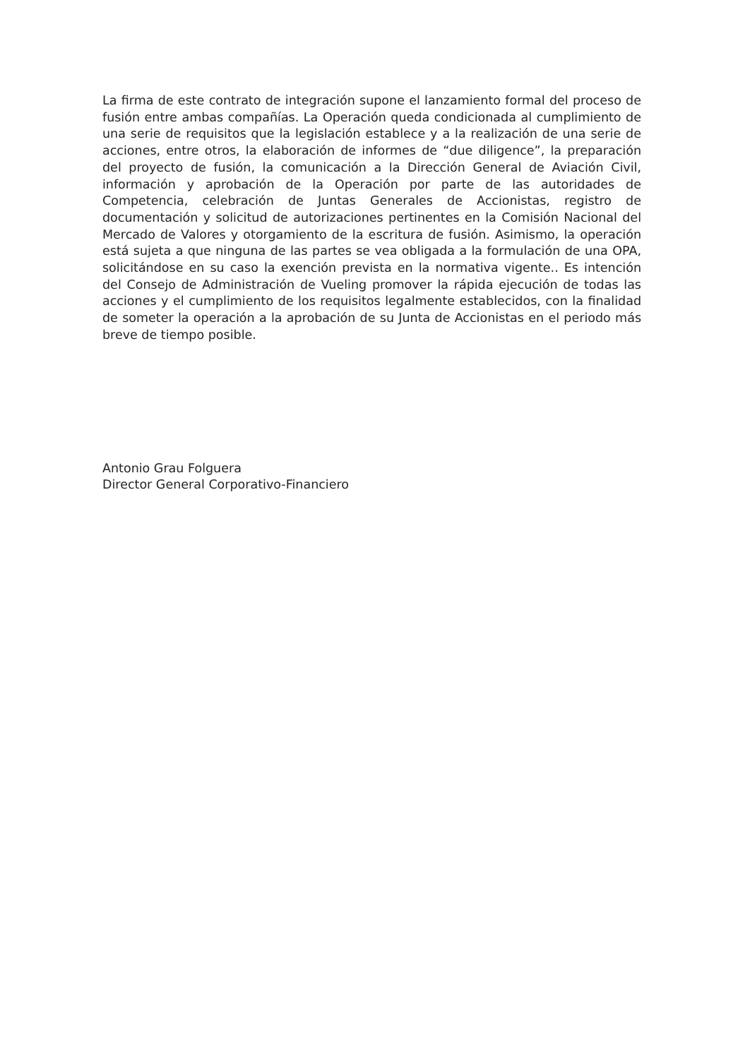La firma de este contrato de integración supone el lanzamiento formal del proceso de fusión entre ambas compañías. La Operación queda condicionada al cumplimiento de una serie de requisitos que la legislación establece y a la realización de una serie de acciones, entre otros, la elaboración de informes de “due diligence”, la preparación del proyecto de fusión, la comunicación a la Dirección General de Aviación Civil, información y aprobación de la Operación por parte de las autoridades de Competencia, celebración de Juntas Generales de Accionistas, registro de documentación y solicitud de autorizaciones pertinentes en la Comisión Nacional del Mercado de Valores y otorgamiento de la escritura de fusión. Asimismo, la operación está sujeta a que ninguna de las partes se vea obligada a la formulación de una OPA, solicitándose en su caso la exención prevista en la normativa vigente.. Es intención del Consejo de Administración de Vueling promover la rápida ejecución de todas las acciones y el cumplimiento de los requisitos legalmente establecidos, con la finalidad de someter la operación a la aprobación de su Junta de Accionistas en el periodo más breve de tiempo posible.
Antonio Grau Folguera
Director General Corporativo-Financiero